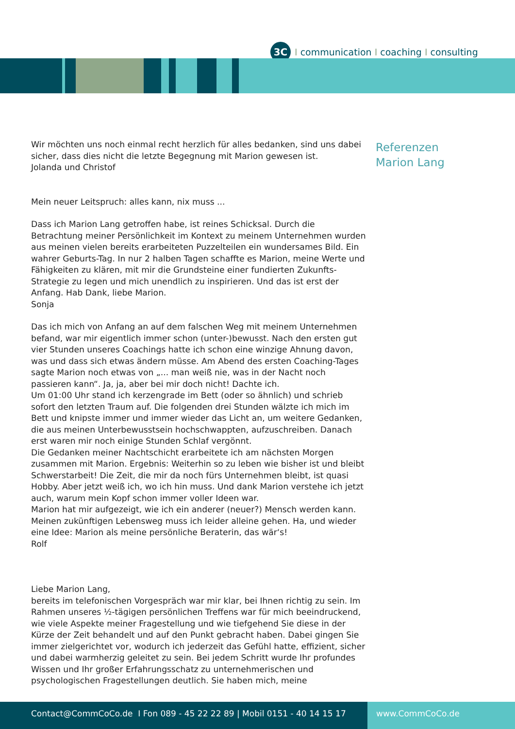3C
I communication I coaching I consulting
Wir möchten uns noch einmal recht herzlich für alles bedanken, sind uns dabei sicher, dass dies nicht die letzte Begegnung mit Marion gewesen ist.
Jolanda und Christof
Mein neuer Leitspruch: alles kann, nix muss ...
Dass ich Marion Lang getroffen habe, ist reines Schicksal. Durch die Betrachtung meiner Persönlichkeit im Kontext zu meinem Unternehmen wurden aus meinen vielen bereits erarbeiteten Puzzelteilen ein wundersames Bild. Ein wahrer Geburts-Tag. In nur 2 halben Tagen schaffte es Marion, meine Werte und Fähigkeiten zu klären, mit mir die Grundsteine einer fundierten Zukunfts-Strategie zu legen und mich unendlich zu inspirieren. Und das ist erst der Anfang. Hab Dank, liebe Marion.
Sonja
Das ich mich von Anfang an auf dem falschen Weg mit meinem Unternehmen befand, war mir eigentlich immer schon (unter-)bewusst. Nach den ersten gut vier Stunden unseres Coachings hatte ich schon eine winzige Ahnung davon, was und dass sich etwas ändern müsse. Am Abend des ersten Coaching-Tages sagte Marion noch etwas von „... man weiß nie, was in der Nacht noch passieren kann“. Ja, ja, aber bei mir doch nicht! Dachte ich.
Um 01:00 Uhr stand ich kerzengrade im Bett (oder so ähnlich) und schrieb sofort den letzten Traum auf. Die folgenden drei Stunden wälzte ich mich im Bett und knipste immer und immer wieder das Licht an, um weitere Gedanken, die aus meinen Unterbewusstsein hochschwappten, aufzuschreiben. Danach erst waren mir noch einige Stunden Schlaf vergönnt.
Die Gedanken meiner Nachtschicht erarbeitete ich am nächsten Morgen zusammen mit Marion. Ergebnis: Weiterhin so zu leben wie bisher ist und bleibt Schwerstarbeit! Die Zeit, die mir da noch fürs Unternehmen bleibt, ist quasi Hobby. Aber jetzt weiß ich, wo ich hin muss. Und dank Marion verstehe ich jetzt auch, warum mein Kopf schon immer voller Ideen war.
Marion hat mir aufgezeigt, wie ich ein anderer (neuer?) Mensch werden kann. Meinen zukünftigen Lebensweg muss ich leider alleine gehen. Ha, und wieder eine Idee: Marion als meine persönliche Beraterin, das wär‘s!
Rolf
Liebe Marion Lang,
bereits im telefonischen Vorgespräch war mir klar, bei Ihnen richtig zu sein. Im Rahmen unseres ½-tägigen persönlichen Treffens war für mich beeindruckend, wie viele Aspekte meiner Fragestellung und wie tiefgehend Sie diese in der Kürze der Zeit behandelt und auf den Punkt gebracht haben. Dabei gingen Sie immer zielgerichtet vor, wodurch ich jederzeit das Gefühl hatte, effizient, sicher und dabei warmherzig geleitet zu sein. Bei jedem Schritt wurde Ihr profundes Wissen und Ihr großer Erfahrungsschatz zu unternehmerischen und psychologischen Fragestellungen deutlich. Sie haben mich, meine
Referenzen
Marion Lang
Contact@CommCoCo.de I Fon 089 - 45 22 22 89 | Mobil 0151 - 40 14 15 17 www.CommCoCo.de